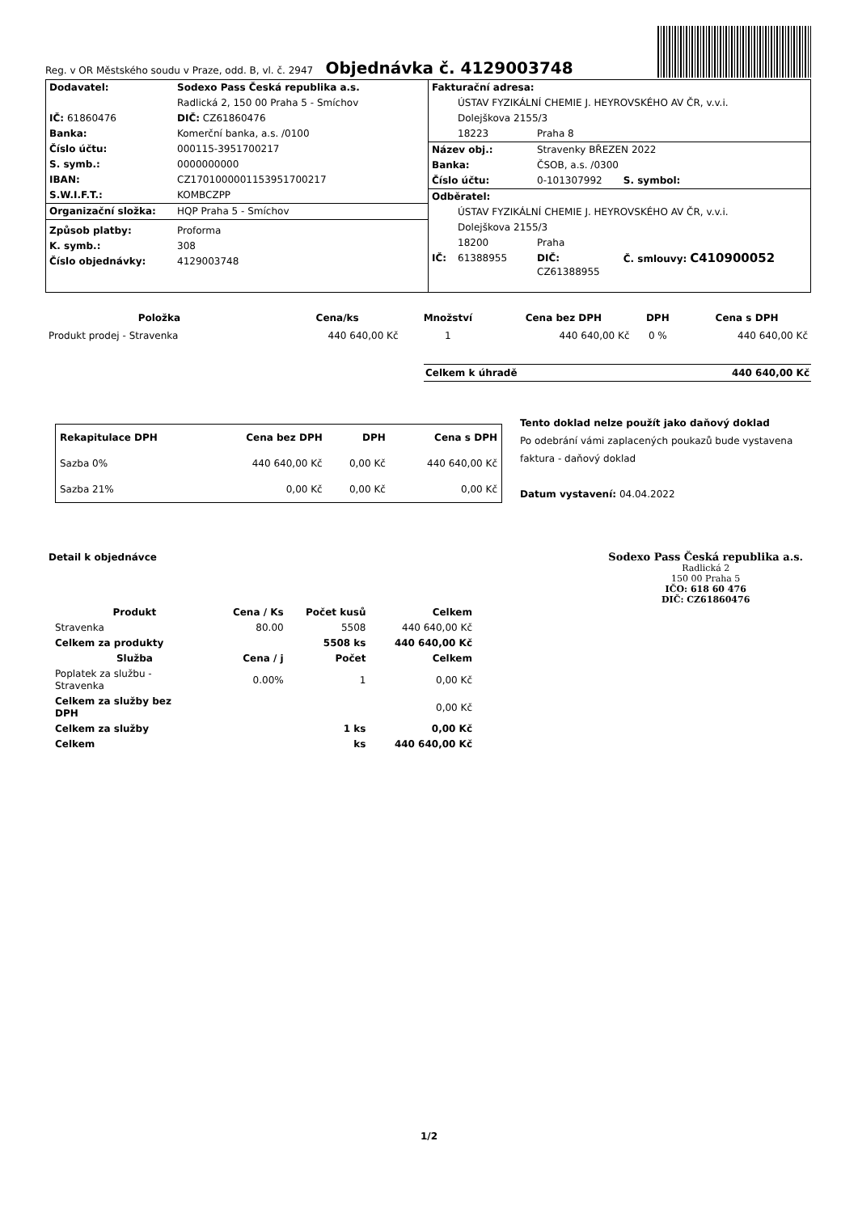Reg. v OR Městského soudu v Praze, odd. B, vl. č. 2947
Objednávka č. 4129003748
| Dodavatel: | Sodexo Pass Česká republika a.s. |
| | Radlická 2, 150 00 Praha 5 - Smíchov |
| IČ: 61860476 | DIČ: CZ61860476 |
| Banka: | Komerční banka, a.s. /0100 |
| Číslo účtu: | 000115-3951700217 |
| S. symb.: | 0000000000 |
| IBAN: | CZ1701000001153951700217 |
| S.W.I.F.T.: | KOMBCZPP |
| Organizační složka: | HQP Praha 5 - Smíchov |
| Způsob platby: | Proforma |
| K. symb.: | 308 |
| Číslo objednávky: | 4129003748 |
| Fakturační adresa: | | | |
| | ÚSTAV FYZIKÁLNÍ CHEMIE J. HEYROVSKÉHO AV ČR, v.v.i. | | |
| | Dolejškova 2155/3 | | |
| | 18223 | Praha 8 | |
| Název obj.: | | Stravenky BŘEZEN 2022 | |
| Banka: | | ČSOB, a.s. /0300 | |
| Číslo účtu: | | 0-101307992 | S. symbol: |
| Odběratel: | | | |
| | ÚSTAV FYZIKÁLNÍ CHEMIE J. HEYROVSKÉHO AV ČR, v.v.i. | | |
| | Dolejškova 2155/3 | | |
| | 18200 | Praha | |
| IČ: | 61388955 | DIČ: CZ61388955 | Č. smlouvy: C410900052 |
| Položka | Cena/ks | Množství | Cena bez DPH | DPH | Cena s DPH |
| --- | --- | --- | --- | --- | --- |
| Produkt prodej - Stravenka | 440 640,00 Kč | 1 | 440 640,00 Kč | 0 % | 440 640,00 Kč |
Celkem k úhradě 440 640,00 Kč
| Rekapitulace DPH | Cena bez DPH | DPH | Cena s DPH |
| --- | --- | --- | --- |
| Sazba 0% | 440 640,00 Kč | 0,00 Kč | 440 640,00 Kč |
| Sazba 21% | 0,00 Kč | 0,00 Kč | 0,00 Kč |
Tento doklad nelze použít jako daňový doklad
Po odebrání vámi zaplacených poukazů bude vystavena faktura - daňový doklad
Datum vystavení: 04.04.2022
Detail k objednávce
| Produkt | Cena / Ks | Počet kusů | Celkem |
| --- | --- | --- | --- |
| Stravenka | 80.00 | 5508 | 440 640,00 Kč |
| Celkem za produkty | | 5508 ks | 440 640,00 Kč |
| Služba | Cena / j | Počet | Celkem |
| Poplatek za službu - Stravenka | 0.00% | 1 | 0,00 Kč |
| Celkem za služby bez DPH | | | 0,00 Kč |
| Celkem za služby | | 1 ks | 0,00 Kč |
| Celkem | | ks | 440 640,00 Kč |
Sodexo Pass Česká republika a.s.
Radlická 2
150 00 Praha 5
IČO: 618 60 476
DIČ: CZ61860476
1/2